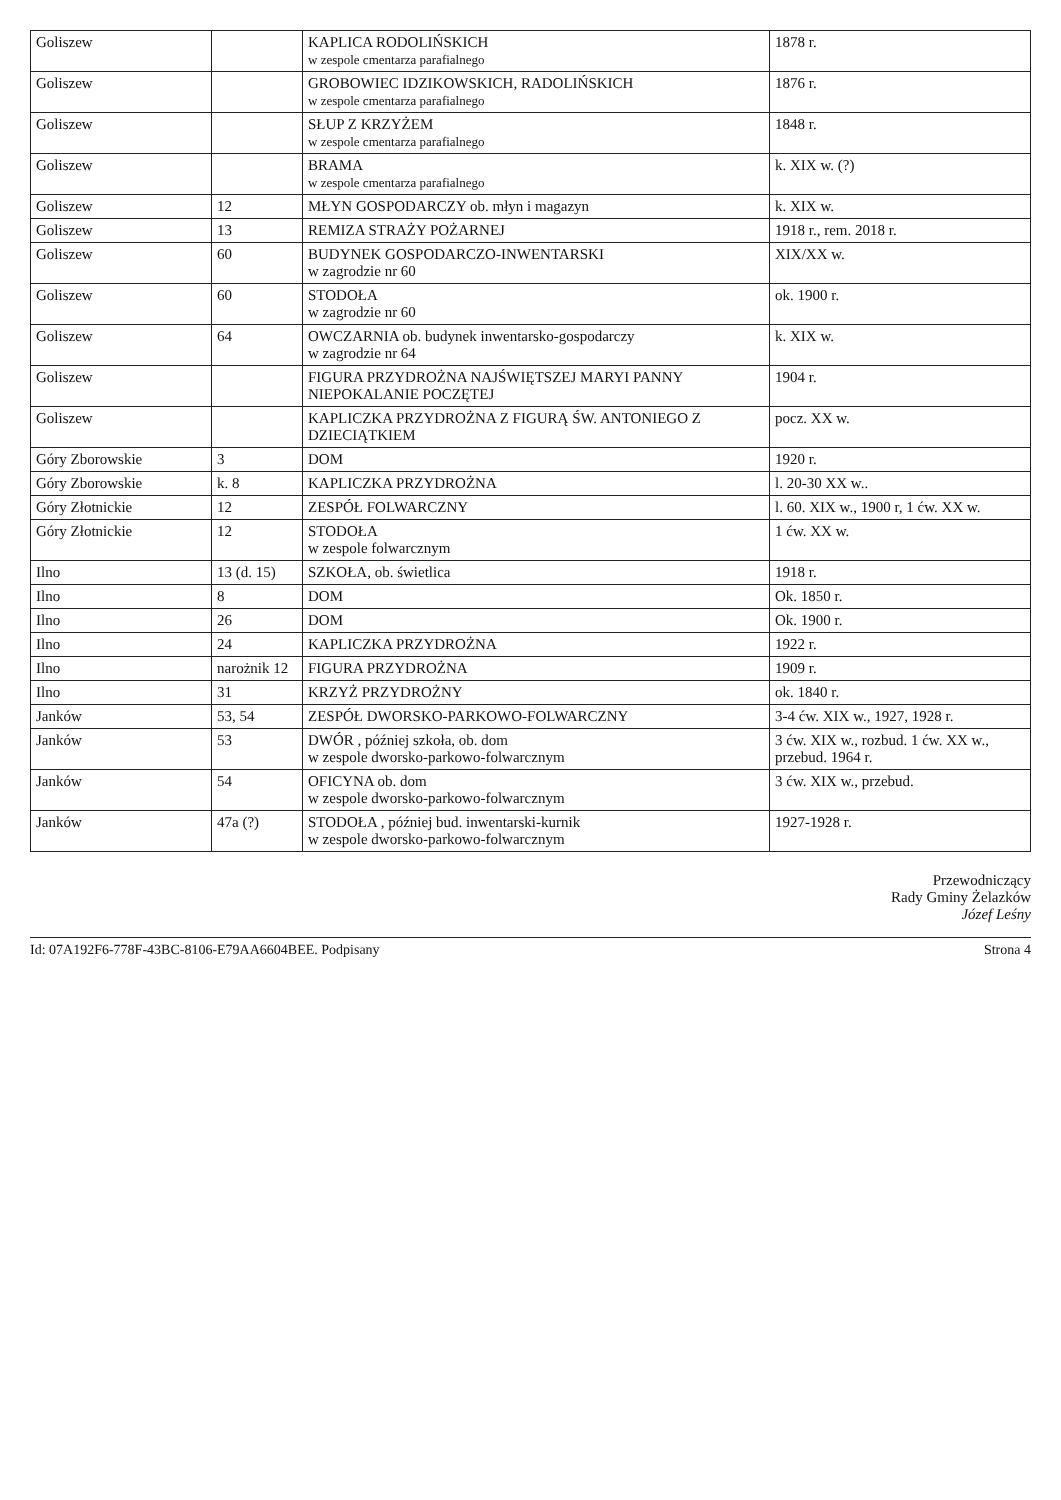| Goliszew | | KAPLICA RODOLIŃSKICH w zespole cmentarza parafialnego | 1878 r. |
| Goliszew | | GROBOWIEC IDZIKOWSKICH, RADOLIŃSKICH w zespole cmentarza parafialnego | 1876 r. |
| Goliszew | | SŁUP Z KRZYŻEM w zespole cmentarza parafialnego | 1848 r. |
| Goliszew | | BRAMA w zespole cmentarza parafialnego | k. XIX w. (?) |
| Goliszew | 12 | MŁYN GOSPODARCZY ob. młyn i magazyn | k. XIX w. |
| Goliszew | 13 | REMIZA STRAŻY POŻARNEJ | 1918 r., rem. 2018 r. |
| Goliszew | 60 | BUDYNEK GOSPODARCZO-INWENTARSKI w zagrodzie nr 60 | XIX/XX w. |
| Goliszew | 60 | STODOŁA w zagrodzie nr 60 | ok. 1900 r. |
| Goliszew | 64 | OWCZARNIA ob. budynek inwentarsko-gospodarczy w zagrodzie nr 64 | k. XIX w. |
| Goliszew | | FIGURA PRZYDROŻNA NAJŚWIĘTSZEJ MARYI PANNY NIEPOKALANIE POCZĘTEJ | 1904 r. |
| Goliszew | | KAPLICZKA PRZYDROŻNA Z FIGURĄ ŚW. ANTONIEGO Z DZIECIĄTKIEM | pocz. XX w. |
| Góry Zborowskie | 3 | DOM | 1920 r. |
| Góry Zborowskie | k. 8 | KAPLICZKA PRZYDROŻNA | l. 20-30 XX w.. |
| Góry Złotnickie | 12 | ZESPÓŁ FOLWARCZNY | l. 60. XIX w., 1900 r, 1 ćw. XX w. |
| Góry Złotnickie | 12 | STODOŁA w zespole folwarcznym | 1 ćw. XX w. |
| Ilno | 13 (d. 15) | SZKOŁA, ob. świetlica | 1918 r. |
| Ilno | 8 | DOM | Ok. 1850 r. |
| Ilno | 26 | DOM | Ok. 1900 r. |
| Ilno | 24 | KAPLICZKA PRZYDROŻNA | 1922 r. |
| Ilno | narożnik 12 | FIGURA PRZYDROŻNA | 1909 r. |
| Ilno | 31 | KRZYŻ PRZYDROŻNY | ok. 1840 r. |
| Janków | 53, 54 | ZESPÓŁ DWORSKO-PARKOWO-FOLWARCZNY | 3-4 ćw. XIX w., 1927, 1928 r. |
| Janków | 53 | DWÓR , później szkoła, ob. dom w zespole dworsko-parkowo-folwarcznym | 3 ćw. XIX w., rozbud. 1 ćw. XX w., przebud. 1964 r. |
| Janków | 54 | OFICYNA ob. dom w zespole dworsko-parkowo-folwarcznym | 3 ćw. XIX w., przebud. |
| Janków | 47a (?) | STODOŁA , później bud. inwentarski-kurnik w zespole dworsko-parkowo-folwarcznym | 1927-1928 r. |
Przewodniczący
Rady Gminy Żelazków
Józef Leśny
Id: 07A192F6-778F-43BC-8106-E79AA6604BEE. Podpisany Strona 4